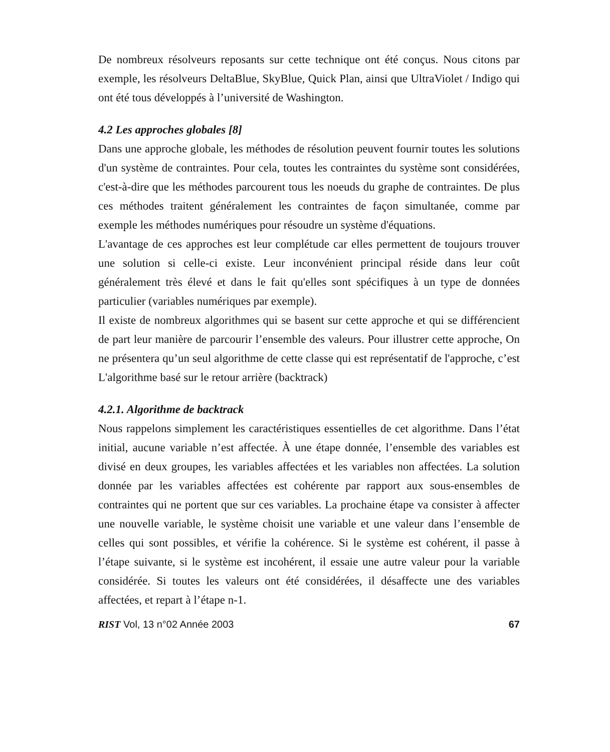De nombreux résolveurs reposants sur cette technique ont été conçus. Nous citons par exemple, les résolveurs DeltaBlue, SkyBlue, Quick Plan, ainsi que UltraViolet / Indigo qui ont été tous développés à l’université de Washington.
4.2 Les approches globales [8]
Dans une approche globale, les méthodes de résolution peuvent fournir toutes les solutions d'un système de contraintes. Pour cela, toutes les contraintes du système sont considérées, c'est-à-dire que les méthodes parcourent tous les noeuds du graphe de contraintes. De plus ces méthodes traitent généralement les contraintes de façon simultanée, comme par exemple les méthodes numériques pour résoudre un système d'équations.
L'avantage de ces approches est leur complétude car elles permettent de toujours trouver une solution si celle-ci existe. Leur inconvénient principal réside dans leur coût généralement très élevé et dans le fait qu'elles sont spécifiques à un type de données particulier (variables numériques par exemple).
Il existe de nombreux algorithmes qui se basent sur cette approche et qui se différencient de part leur manière de parcourir l’ensemble des valeurs. Pour illustrer cette approche, On ne présentera qu’un seul algorithme de cette classe qui est représentatif de l'approche, c’est L'algorithme basé sur le retour arrière (backtrack)
4.2.1. Algorithme de backtrack
Nous rappelons simplement les caractéristiques essentielles de cet algorithme. Dans l’état initial, aucune variable n’est affectée. À une étape donnée, l’ensemble des variables est divisé en deux groupes, les variables affectées et les variables non affectées. La solution donnée par les variables affectées est cohérente par rapport aux sous-ensembles de contraintes qui ne portent que sur ces variables. La prochaine étape va consister à affecter une nouvelle variable, le système choisit une variable et une valeur dans l’ensemble de celles qui sont possibles, et vérifie la cohérence. Si le système est cohérent, il passe à l’étape suivante, si le système est incohérent, il essaie une autre valeur pour la variable considérée. Si toutes les valeurs ont été considérées, il désaffecte une des variables affectées, et repart à l’étape n-1.
RIST Vol, 13 n°02 Année 2003 67